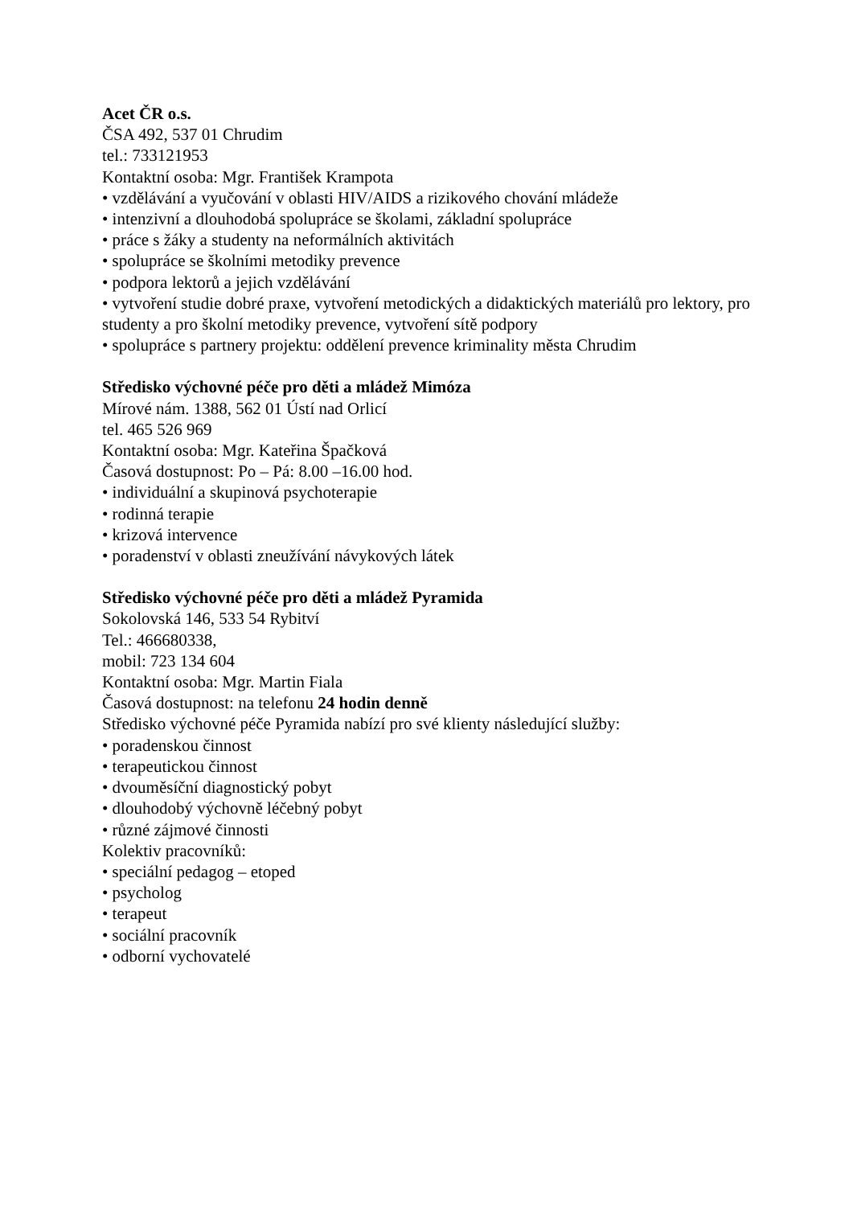Acet ČR o.s.
ČSA 492, 537 01 Chrudim
tel.: 733121953
Kontaktní osoba: Mgr. František Krampota
• vzdělávání a vyučování v oblasti HIV/AIDS a rizikového chování mládeže
• intenzivní a dlouhodobá spolupráce se školami, základní spolupráce
• práce s žáky a studenty na neformálních aktivitách
• spolupráce se školními metodiky prevence
• podpora lektorů a jejich vzdělávání
• vytvoření studie dobré praxe, vytvoření metodických a didaktických materiálů pro lektory, pro studenty a pro školní metodiky prevence, vytvoření sítě podpory
• spolupráce s partnery projektu: oddělení prevence kriminality města Chrudim
Středisko výchovné péče pro děti a mládež Mimóza
Mírové nám. 1388, 562 01 Ústí nad Orlicí
tel. 465 526 969
Kontaktní osoba: Mgr. Kateřina Špačková
Časová dostupnost: Po – Pá: 8.00 –16.00 hod.
• individuální a skupinová psychoterapie
• rodinná terapie
• krizová intervence
• poradenství v oblasti zneužívání návykových látek
Středisko výchovné péče pro děti a mládež Pyramida
Sokolovská 146, 533 54 Rybitví
Tel.: 466680338,
mobil: 723 134 604
Kontaktní osoba: Mgr. Martin Fiala
Časová dostupnost: na telefonu 24 hodin denně
Středisko výchovné péče Pyramida nabízí pro své klienty následující služby:
• poradenskou činnost
• terapeutickou činnost
• dvouměsíční diagnostický pobyt
• dlouhodobý výchovně léčebný pobyt
• různé zájmové činnosti
Kolektiv pracovníků:
• speciální pedagog – etoped
• psycholog
• terapeut
• sociální pracovník
• odborní vychovatelé